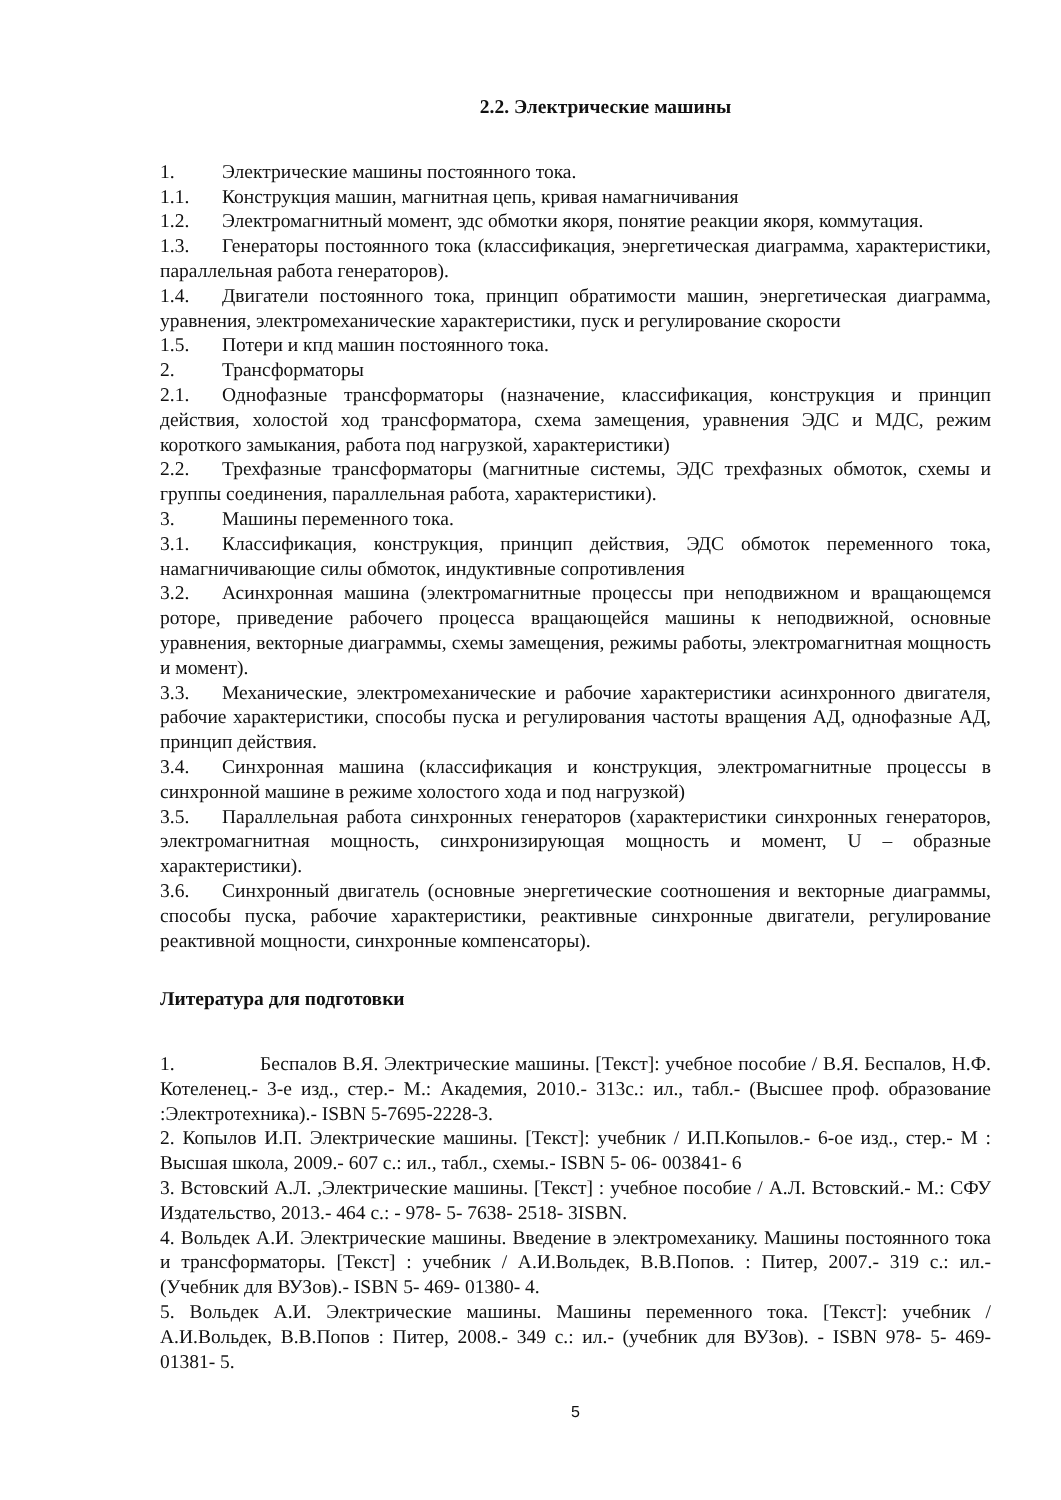2.2. Электрические машины
1. Электрические машины постоянного тока.
1.1. Конструкция машин, магнитная цепь, кривая намагничивания
1.2. Электромагнитный момент, эдс обмотки якоря, понятие реакции якоря, коммутация.
1.3. Генераторы постоянного тока (классификация, энергетическая диаграмма, характеристики, параллельная работа генераторов).
1.4. Двигатели постоянного тока, принцип обратимости машин, энергетическая диаграмма, уравнения, электромеханические характеристики, пуск и регулирование скорости
1.5. Потери и кпд машин постоянного тока.
2. Трансформаторы
2.1. Однофазные трансформаторы (назначение, классификация, конструкция и принцип действия, холостой ход трансформатора, схема замещения, уравнения ЭДС и МДС, режим короткого замыкания, работа под нагрузкой, характеристики)
2.2. Трехфазные трансформаторы (магнитные системы, ЭДС трехфазных обмоток, схемы и группы соединения, параллельная работа, характеристики).
3. Машины переменного тока.
3.1. Классификация, конструкция, принцип действия, ЭДС обмоток переменного тока, намагничивающие силы обмоток, индуктивные сопротивления
3.2. Асинхронная машина (электромагнитные процессы при неподвижном и вращающемся роторе, приведение рабочего процесса вращающейся машины к неподвижной, основные уравнения, векторные диаграммы, схемы замещения, режимы работы, электромагнитная мощность и момент).
3.3. Механические, электромеханические и рабочие характеристики асинхронного двигателя, рабочие характеристики, способы пуска и регулирования частоты вращения АД, однофазные АД, принцип действия.
3.4. Синхронная машина (классификация и конструкция, электромагнитные процессы в синхронной машине в режиме холостого хода и под нагрузкой)
3.5. Параллельная работа синхронных генераторов (характеристики синхронных генераторов, электромагнитная мощность, синхронизирующая мощность и момент, U – образные характеристики).
3.6. Синхронный двигатель (основные энергетические соотношения и векторные диаграммы, способы пуска, рабочие характеристики, реактивные синхронные двигатели, регулирование реактивной мощности, синхронные компенсаторы).
Литература для подготовки
1. Беспалов В.Я. Электрические машины. [Текст]: учебное пособие / В.Я. Беспалов, Н.Ф. Котеленец.- 3-е изд., стер.- М.: Академия, 2010.- 313с.: ил., табл.- (Высшее проф. образование :Электротехника).- ISBN 5-7695-2228-3.
2. Копылов И.П. Электрические машины. [Текст]: учебник / И.П.Копылов.- 6-ое изд., стер.- М : Высшая школа, 2009.- 607 с.: ил., табл., схемы.- ISBN 5- 06- 003841- 6
3. Встовский А.Л. ,Электрические машины. [Текст] : учебное пособие / А.Л. Встовский.- М.: СФУ Издательство, 2013.- 464 с.: - 978- 5- 7638- 2518- 3ISBN.
4. Вольдек А.И. Электрические машины. Введение в электромеханику. Машины постоянного тока и трансформаторы. [Текст] : учебник / А.И.Вольдек, В.В.Попов. : Питер, 2007.- 319 с.: ил.- (Учебник для ВУЗов).- ISBN 5- 469- 01380- 4.
5. Вольдек А.И. Электрические машины. Машины переменного тока. [Текст]: учебник / А.И.Вольдек, В.В.Попов : Питер, 2008.- 349 с.: ил.- (учебник для ВУЗов). - ISBN 978- 5- 469- 01381- 5.
5